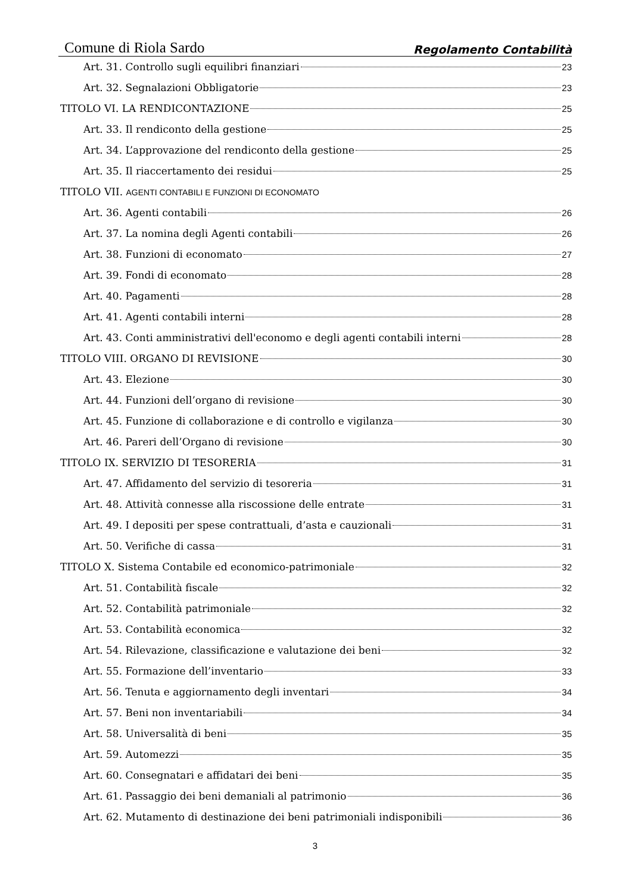Comune di Riola Sardo Regolamento Contabilità
Art. 31. Controllo sugli equilibri finanziari 23
Art. 32. Segnalazioni Obbligatorie 23
TITOLO VI. LA RENDICONTAZIONE 25
Art. 33. Il rendiconto della gestione 25
Art. 34. L’approvazione del rendiconto della gestione 25
Art. 35. Il riaccertamento dei residui 25
TITOLO VII. AGENTI CONTABILI E FUNZIONI DI ECONOMATO
Art. 36. Agenti contabili 26
Art. 37. La nomina degli Agenti contabili 26
Art. 38. Funzioni di economato 27
Art. 39. Fondi di economato 28
Art. 40. Pagamenti 28
Art. 41. Agenti contabili interni 28
Art. 43. Conti amministrativi dell'economo e degli agenti contabili interni 28
TITOLO VIII. ORGANO DI REVISIONE 30
Art. 43. Elezione 30
Art. 44. Funzioni dell’organo di revisione 30
Art. 45. Funzione di collaborazione e di controllo e vigilanza 30
Art. 46. Pareri dell’Organo di revisione 30
TITOLO IX. SERVIZIO DI TESORERIA 31
Art. 47. Affidamento del servizio di tesoreria 31
Art. 48. Attività connesse alla riscossione delle entrate 31
Art. 49. I depositi per spese contrattuali, d’asta e cauzionali 31
Art. 50. Verifiche di cassa 31
TITOLO X. Sistema Contabile ed economico-patrimoniale 32
Art. 51. Contabilità fiscale 32
Art. 52. Contabilità patrimoniale 32
Art. 53. Contabilità economica 32
Art. 54. Rilevazione, classificazione e valutazione dei beni 32
Art. 55. Formazione dell’inventario 33
Art. 56. Tenuta e aggiornamento degli inventari 34
Art. 57. Beni non inventariabili 34
Art. 58. Universalità di beni 35
Art. 59. Automezzi 35
Art. 60. Consegnatari e affidatari dei beni 35
Art. 61. Passaggio dei beni demaniali al patrimonio 36
Art. 62. Mutamento di destinazione dei beni patrimoniali indisponibili 36
3